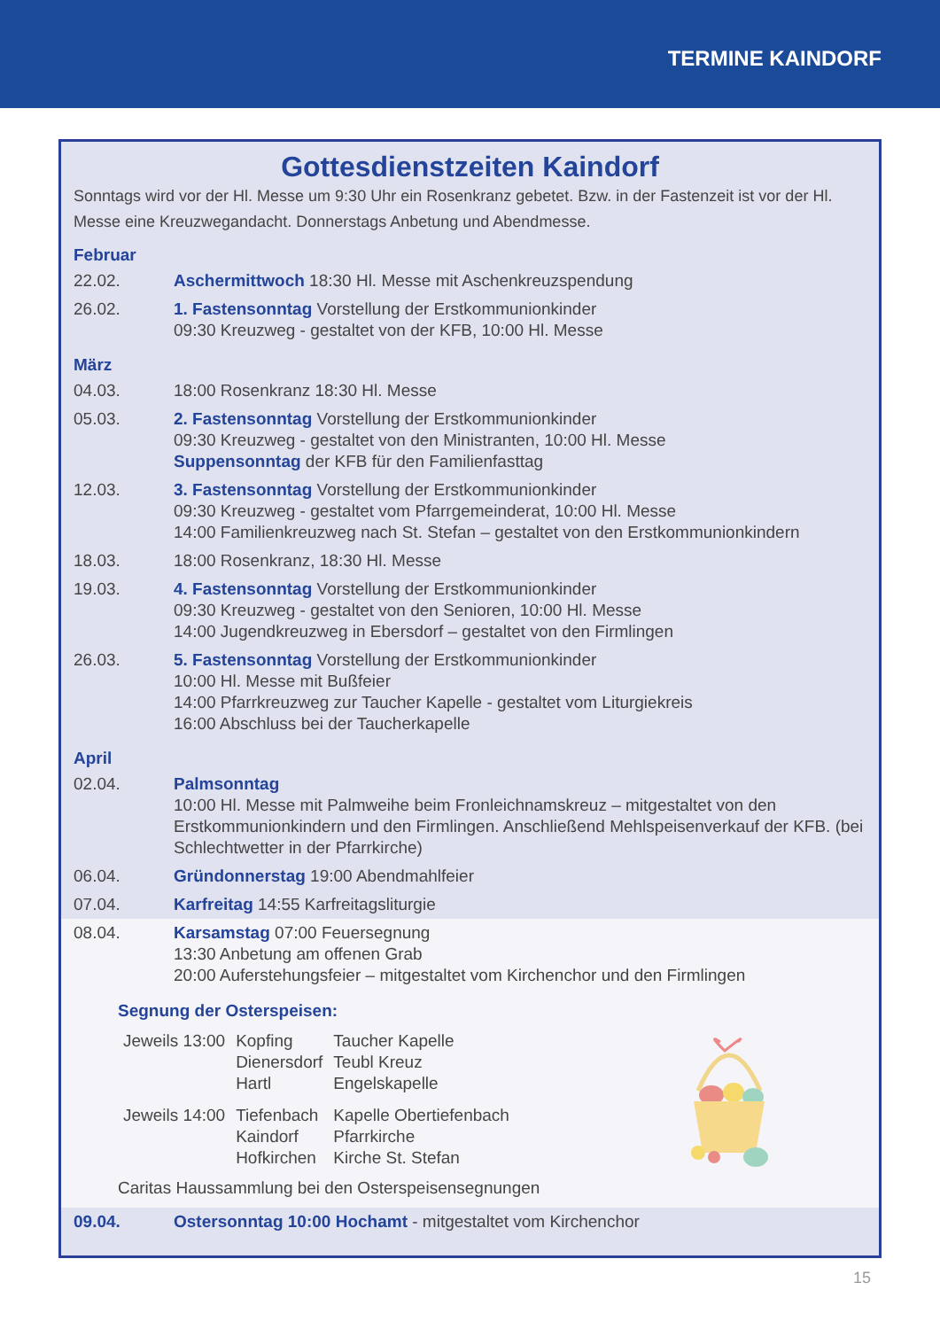TERMINE KAINDORF
Gottesdienstzeiten Kaindorf
Sonntags wird vor der Hl. Messe um 9:30 Uhr ein Rosenkranz gebetet. Bzw. in der Fastenzeit ist vor der Hl. Messe eine Kreuzwegandacht. Donnerstags Anbetung und Abendmesse.
Februar
| 22.02. | Aschermittwoch 18:30 Hl. Messe mit Aschenkreuzspendung |
| 26.02. | 1. Fastensonntag Vorstellung der Erstkommunionkinder 09:30 Kreuzweg - gestaltet von der KFB, 10:00 Hl. Messe |
März
| 04.03. | 18:00 Rosenkranz 18:30 Hl. Messe |
| 05.03. | 2. Fastensonntag Vorstellung der Erstkommunionkinder 09:30 Kreuzweg - gestaltet von den Ministranten, 10:00 Hl. Messe Suppensonntag der KFB für den Familienfasttag |
| 12.03. | 3. Fastensonntag Vorstellung der Erstkommunionkinder 09:30 Kreuzweg - gestaltet vom Pfarrgemeinderat, 10:00 Hl. Messe 14:00 Familienkreuzweg nach St. Stefan – gestaltet von den Erstkommunionkindern |
| 18.03. | 18:00 Rosenkranz, 18:30 Hl. Messe |
| 19.03. | 4. Fastensonntag Vorstellung der Erstkommunionkinder 09:30 Kreuzweg - gestaltet von den Senioren, 10:00 Hl. Messe 14:00 Jugendkreuzweg in Ebersdorf – gestaltet von den Firmlingen |
| 26.03. | 5. Fastensonntag Vorstellung der Erstkommunionkinder 10:00 Hl. Messe mit Bußfeier 14:00 Pfarrkreuzweg zur Taucher Kapelle - gestaltet vom Liturgiekreis 16:00 Abschluss bei der Taucherkapelle |
April
| 02.04. | Palmsonntag 10:00 Hl. Messe mit Palmweihe beim Fronleichnamskreuz – mitgestaltet von den Erstkommunionkindern und den Firmlingen. Anschließend Mehlspeisenverkauf der KFB. (bei Schlechtwetter in der Pfarrkirche) |
| 06.04. | Gründonnerstag 19:00 Abendmahlfeier |
| 07.04. | Karfreitag 14:55 Karfreitagsliturgie |
| 08.04. | Karsamstag 07:00 Feuersegnung 13:30 Anbetung am offenen Grab 20:00 Auferstehungsfeier – mitgestaltet vom Kirchenchor und den Firmlingen |
| Segnung der Osterspeisen: / Jeweils 13:00 / Kopfing Dienersdorf Hartl / Taucher Kapelle Teubl Kreuz Engelskapelle / / Jeweils 14:00 / Tiefenbach Kaindorf Hofkirchen / Kapelle Obertiefenbach Pfarrkirche Kirche St. Stefan / Caritas Haussammlung bei den Osterspeisensegnungen | |
| 09.04. | Ostersonntag 10:00 Hochamt - mitgestaltet vom Kirchenchor |
15